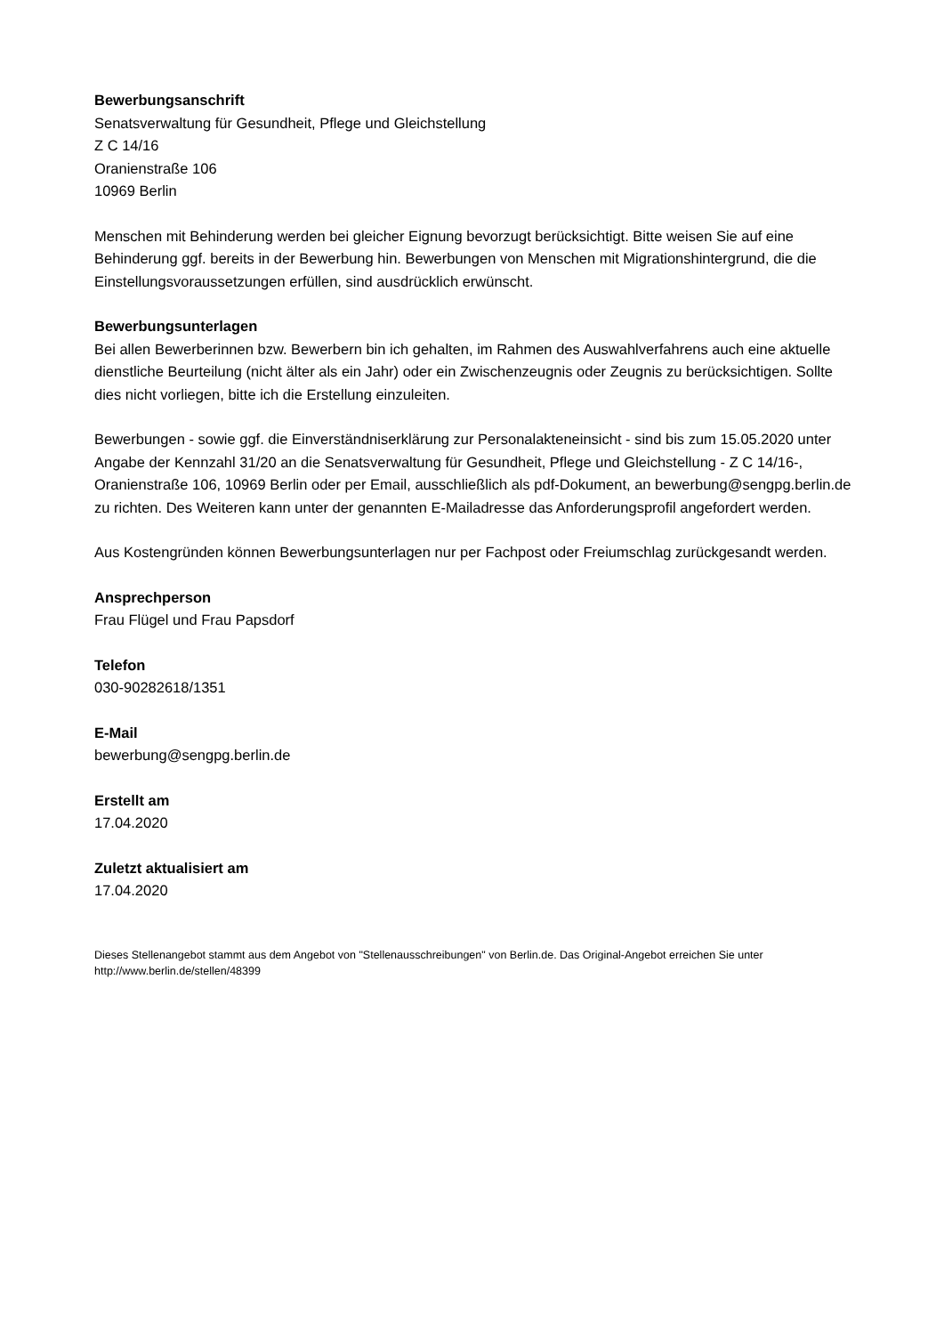Bewerbungsanschrift
Senatsverwaltung für Gesundheit, Pflege und Gleichstellung
Z C 14/16
Oranienstraße 106
10969 Berlin
Menschen mit Behinderung werden bei gleicher Eignung bevorzugt berücksichtigt. Bitte weisen Sie auf eine Behinderung ggf. bereits in der Bewerbung hin. Bewerbungen von Menschen mit Migrationshintergrund, die die Einstellungsvoraussetzungen erfüllen, sind ausdrücklich erwünscht.
Bewerbungsunterlagen
Bei allen Bewerberinnen bzw. Bewerbern bin ich gehalten, im Rahmen des Auswahlverfahrens auch eine aktuelle dienstliche Beurteilung (nicht älter als ein Jahr) oder ein Zwischenzeugnis oder Zeugnis zu berücksichtigen. Sollte dies nicht vorliegen, bitte ich die Erstellung einzuleiten.
Bewerbungen - sowie ggf. die Einverständniserklärung zur Personalakteneinsicht - sind bis zum 15.05.2020 unter Angabe der Kennzahl 31/20 an die Senatsverwaltung für Gesundheit, Pflege und Gleichstellung - Z C 14/16-, Oranienstraße 106, 10969 Berlin oder per Email, ausschließlich als pdf-Dokument, an bewerbung@sengpg.berlin.de zu richten. Des Weiteren kann unter der genannten E-Mailadresse das Anforderungsprofil angefordert werden.
Aus Kostengründen können Bewerbungsunterlagen nur per Fachpost oder Freiumschlag zurückgesandt werden.
Ansprechperson
Frau Flügel und Frau Papsdorf
Telefon
030-90282618/1351
E-Mail
bewerbung@sengpg.berlin.de
Erstellt am
17.04.2020
Zuletzt aktualisiert am
17.04.2020
Dieses Stellenangebot stammt aus dem Angebot von "Stellenausschreibungen" von Berlin.de. Das Original-Angebot erreichen Sie unter http://www.berlin.de/stellen/48399